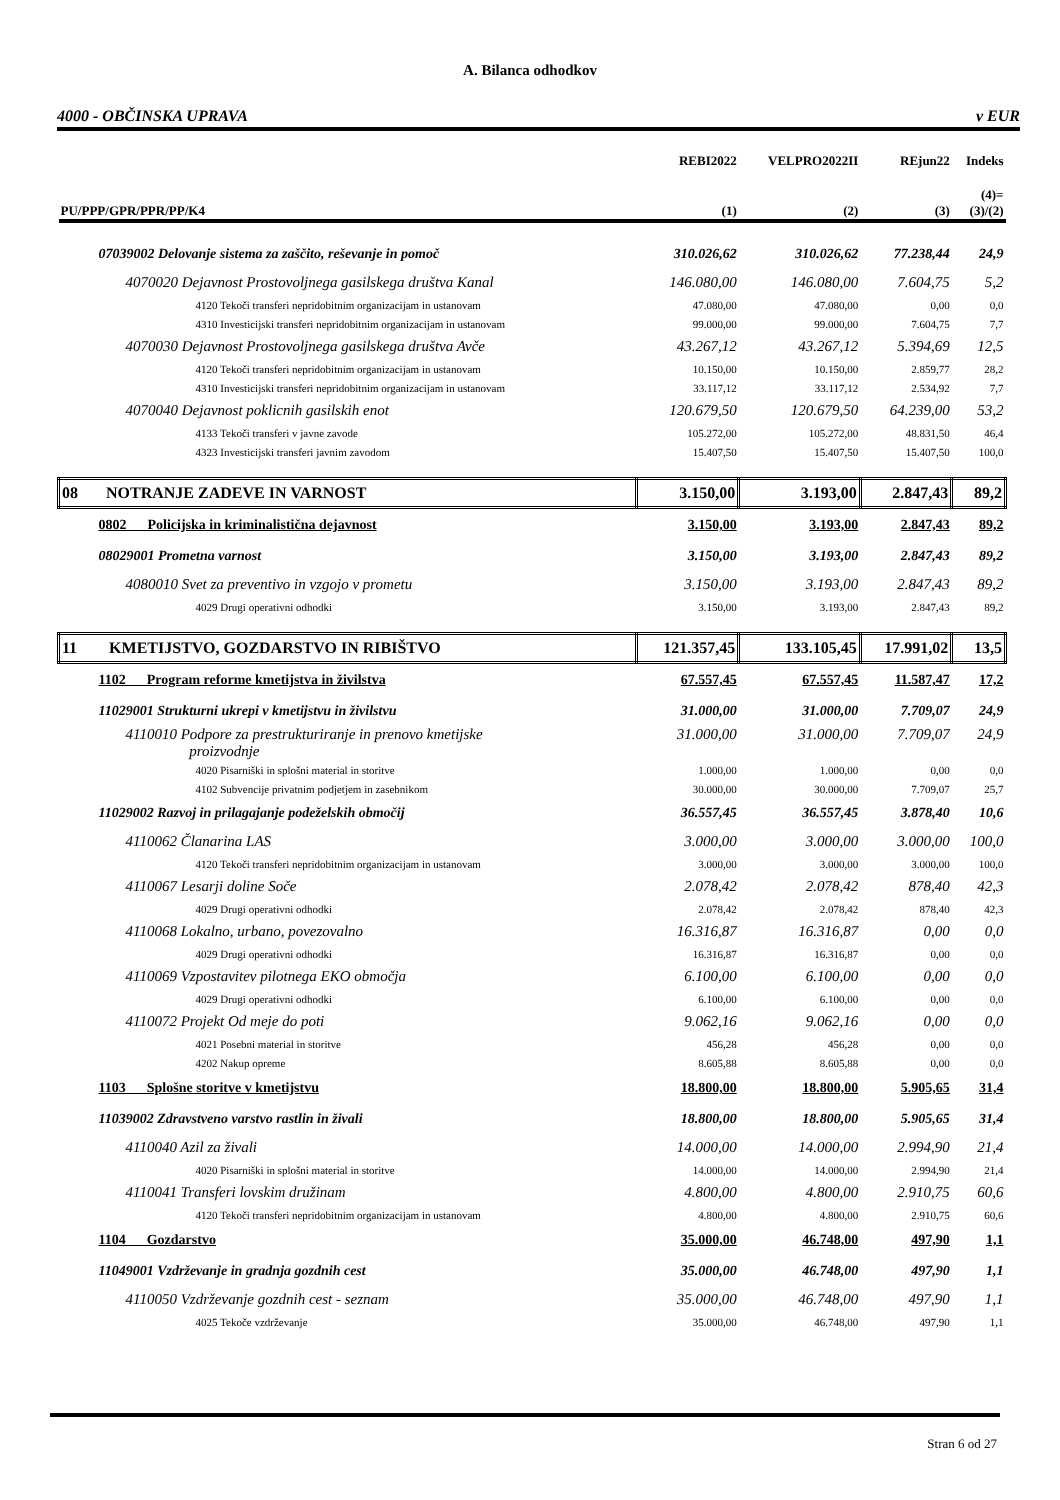A. Bilanca odhodkov
4000 - OBČINSKA UPRAVA v EUR
| | REBI2022 | VELPRO2022II | REjun22 | Indeks |
| --- | --- | --- | --- | --- |
| PU/PPP/GPR/PPR/PP/K4 | (1) | (2) | (3) | (4)= (3)/(2) |
| 07039002 Delovanje sistema za zaščito, reševanje in pomoč | 310.026,62 | 310.026,62 | 77.238,44 | 24,9 |
| 4070020 Dejavnost Prostovoljnega gasilskega društva Kanal | 146.080,00 | 146.080,00 | 7.604,75 | 5,2 |
| 4120 Tekoči transferi nepridobitnim organizacijam in ustanovam | 47.080,00 | 47.080,00 | 0,00 | 0,0 |
| 4310 Investicijski transferi nepridobitnim organizacijam in ustanovam | 99.000,00 | 99.000,00 | 7.604,75 | 7,7 |
| 4070030 Dejavnost Prostovoljnega gasilskega društva Avče | 43.267,12 | 43.267,12 | 5.394,69 | 12,5 |
| 4120 Tekoči transferi nepridobitnim organizacijam in ustanovam | 10.150,00 | 10.150,00 | 2.859,77 | 28,2 |
| 4310 Investicijski transferi nepridobitnim organizacijam in ustanovam | 33.117,12 | 33.117,12 | 2.534,92 | 7,7 |
| 4070040 Dejavnost poklicnih gasilskih enot | 120.679,50 | 120.679,50 | 64.239,00 | 53,2 |
| 4133 Tekoči transferi v javne zavode | 105.272,00 | 105.272,00 | 48.831,50 | 46,4 |
| 4323 Investicijski transferi javnim zavodom | 15.407,50 | 15.407,50 | 15.407,50 | 100,0 |
| 08 NOTRANJE ZADEVE IN VARNOST | 3.150,00 | 3.193,00 | 2.847,43 | 89,2 |
| 0802 Policijska in kriminalistična dejavnost | 3.150,00 | 3.193,00 | 2.847,43 | 89,2 |
| 08029001 Prometna varnost | 3.150,00 | 3.193,00 | 2.847,43 | 89,2 |
| 4080010 Svet za preventivo in vzgojo v prometu | 3.150,00 | 3.193,00 | 2.847,43 | 89,2 |
| 4029 Drugi operativni odhodki | 3.150,00 | 3.193,00 | 2.847,43 | 89,2 |
| 11 KMETIJSTVO, GOZDARSTVO IN RIBIŠTVO | 121.357,45 | 133.105,45 | 17.991,02 | 13,5 |
| 1102 Program reforme kmetijstva in živilstva | 67.557,45 | 67.557,45 | 11.587,47 | 17,2 |
| 11029001 Strukturni ukrepi v kmetijstvu in živilstvu | 31.000,00 | 31.000,00 | 7.709,07 | 24,9 |
| 4110010 Podpore za prestrukturiranje in prenovo kmetijske proizvodnje | 31.000,00 | 31.000,00 | 7.709,07 | 24,9 |
| 4020 Pisarniški in splošni material in storitve | 1.000,00 | 1.000,00 | 0,00 | 0,0 |
| 4102 Subvencije privatnim podjetjem in zasebnikom | 30.000,00 | 30.000,00 | 7.709,07 | 25,7 |
| 11029002 Razvoj in prilagajanje podeželskih območij | 36.557,45 | 36.557,45 | 3.878,40 | 10,6 |
| 4110062 Članarina LAS | 3.000,00 | 3.000,00 | 3.000,00 | 100,0 |
| 4120 Tekoči transferi nepridobitnim organizacijam in ustanovam | 3.000,00 | 3.000,00 | 3.000,00 | 100,0 |
| 4110067 Lesarji doline Soče | 2.078,42 | 2.078,42 | 878,40 | 42,3 |
| 4029 Drugi operativni odhodki | 2.078,42 | 2.078,42 | 878,40 | 42,3 |
| 4110068 Lokalno, urbano, povezovalno | 16.316,87 | 16.316,87 | 0,00 | 0,0 |
| 4029 Drugi operativni odhodki | 16.316,87 | 16.316,87 | 0,00 | 0,0 |
| 4110069 Vzpostavitev pilotnega EKO območja | 6.100,00 | 6.100,00 | 0,00 | 0,0 |
| 4029 Drugi operativni odhodki | 6.100,00 | 6.100,00 | 0,00 | 0,0 |
| 4110072 Projekt Od meje do poti | 9.062,16 | 9.062,16 | 0,00 | 0,0 |
| 4021 Posebni material in storitve | 456,28 | 456,28 | 0,00 | 0,0 |
| 4202 Nakup opreme | 8.605,88 | 8.605,88 | 0,00 | 0,0 |
| 1103 Splošne storitve v kmetijstvu | 18.800,00 | 18.800,00 | 5.905,65 | 31,4 |
| 11039002 Zdravstveno varstvo rastlin in živali | 18.800,00 | 18.800,00 | 5.905,65 | 31,4 |
| 4110040 Azil za živali | 14.000,00 | 14.000,00 | 2.994,90 | 21,4 |
| 4020 Pisarniški in splošni material in storitve | 14.000,00 | 14.000,00 | 2.994,90 | 21,4 |
| 4110041 Transferi lovskim družinam | 4.800,00 | 4.800,00 | 2.910,75 | 60,6 |
| 4120 Tekoči transferi nepridobitnim organizacijam in ustanovam | 4.800,00 | 4.800,00 | 2.910,75 | 60,6 |
| 1104 Gozdarstvo | 35.000,00 | 46.748,00 | 497,90 | 1,1 |
| 11049001 Vzdrževanje in gradnja gozdnih cest | 35.000,00 | 46.748,00 | 497,90 | 1,1 |
| 4110050 Vzdrževanje gozdnih cest - seznam | 35.000,00 | 46.748,00 | 497,90 | 1,1 |
| 4025 Tekoče vzdrževanje | 35.000,00 | 46.748,00 | 497,90 | 1,1 |
Stran 6 od 27